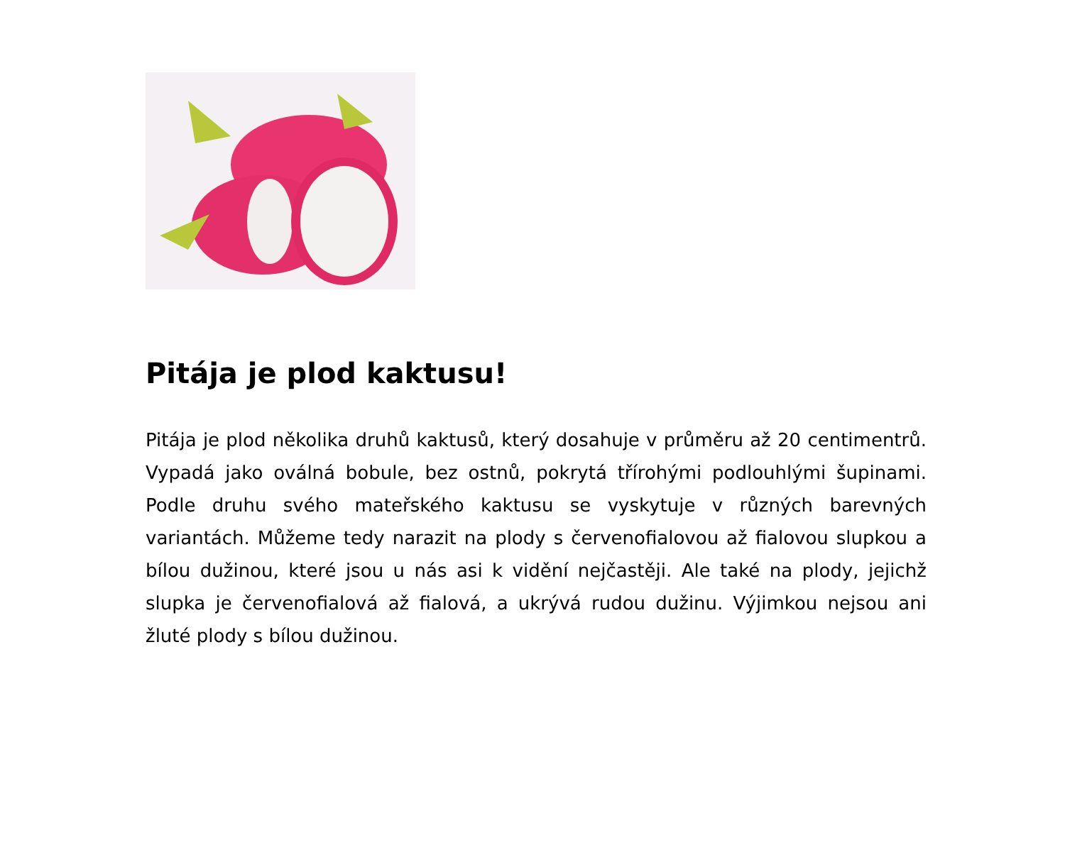Pitája je plod kaktusu!
Pitája je plod několika druhů kaktusů, který dosahuje v průměru až 20 centimentrů. Vypadá jako oválná bobule, bez ostnů, pokrytá třírohými podlouhlými šupinami. Podle druhu svého mateřského kaktusu se vyskytuje v různých barevných variantách. Můžeme tedy narazit na plody s červenofialovou až fialovou slupkou a bílou dužinou, které jsou u nás asi k vidění nejčastěji. Ale také na plody, jejichž slupka je červenofialová až fialová, a ukrývá rudou dužinu. Výjimkou nejsou ani žluté plody s bílou dužinou.